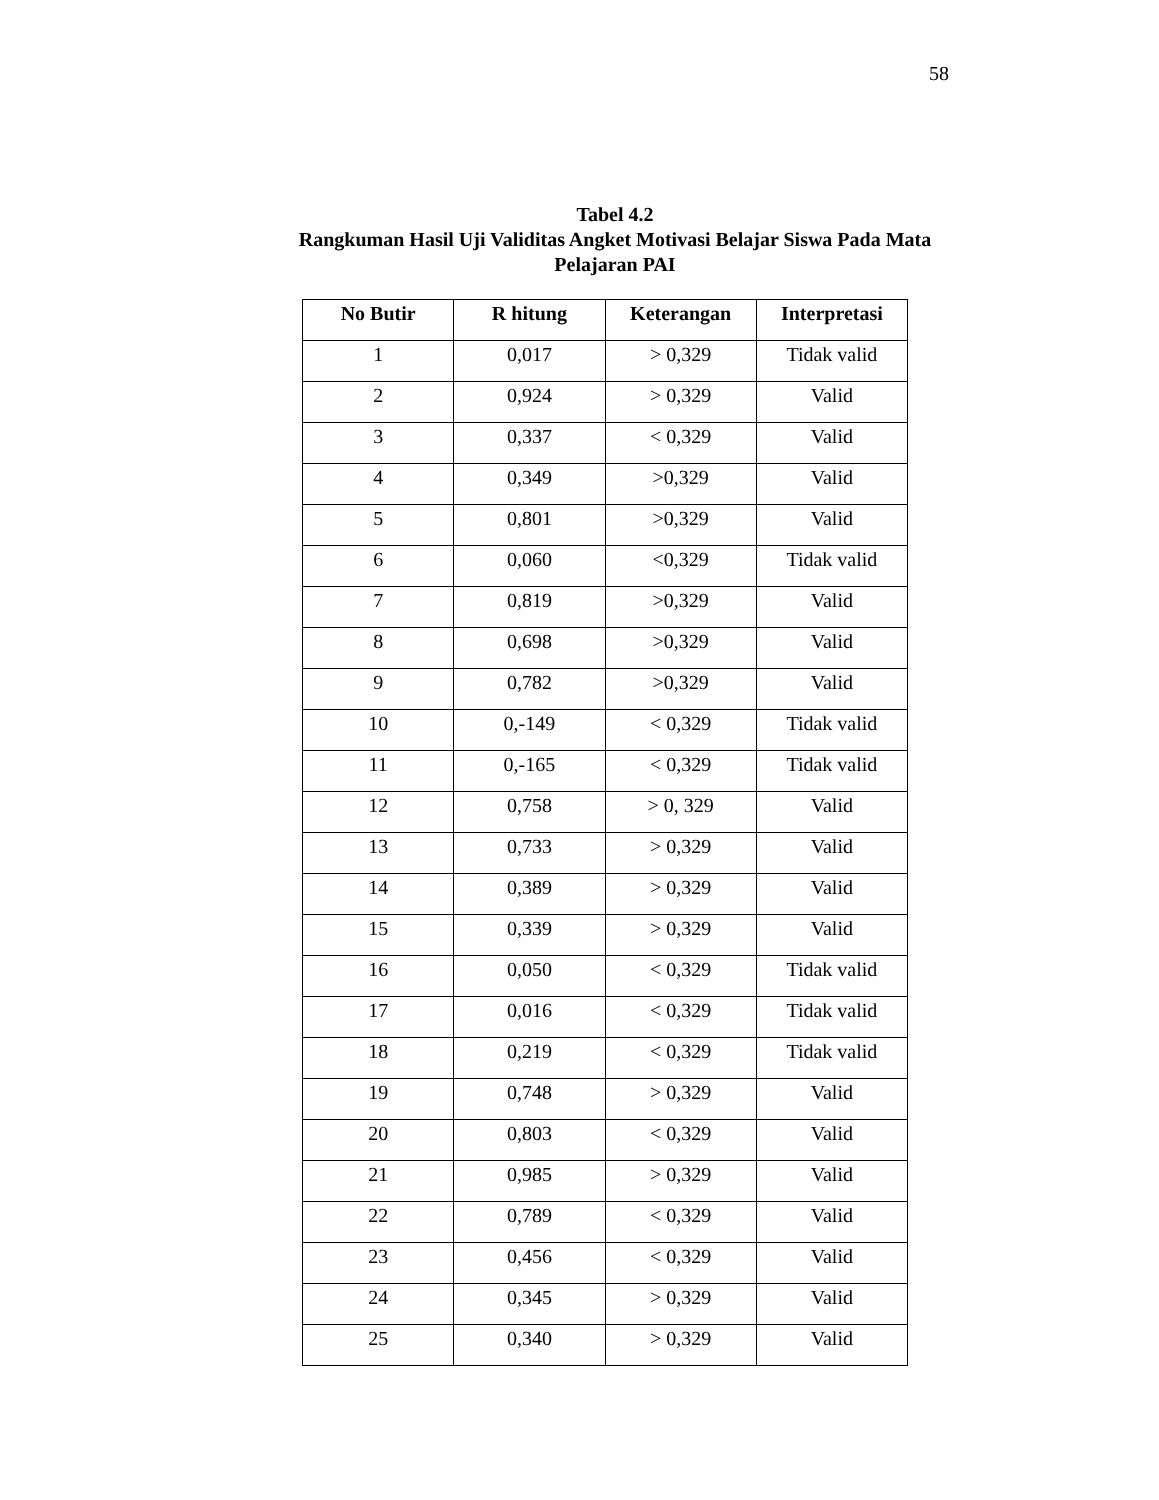58
Tabel 4.2
Rangkuman Hasil Uji Validitas Angket Motivasi Belajar Siswa Pada Mata Pelajaran PAI
| No Butir | R hitung | Keterangan | Interpretasi |
| --- | --- | --- | --- |
| 1 | 0,017 | > 0,329 | Tidak valid |
| 2 | 0,924 | > 0,329 | Valid |
| 3 | 0,337 | < 0,329 | Valid |
| 4 | 0,349 | >0,329 | Valid |
| 5 | 0,801 | >0,329 | Valid |
| 6 | 0,060 | <0,329 | Tidak valid |
| 7 | 0,819 | >0,329 | Valid |
| 8 | 0,698 | >0,329 | Valid |
| 9 | 0,782 | >0,329 | Valid |
| 10 | 0,-149 | < 0,329 | Tidak valid |
| 11 | 0,-165 | < 0,329 | Tidak valid |
| 12 | 0,758 | > 0, 329 | Valid |
| 13 | 0,733 | > 0,329 | Valid |
| 14 | 0,389 | > 0,329 | Valid |
| 15 | 0,339 | > 0,329 | Valid |
| 16 | 0,050 | < 0,329 | Tidak valid |
| 17 | 0,016 | < 0,329 | Tidak valid |
| 18 | 0,219 | < 0,329 | Tidak valid |
| 19 | 0,748 | > 0,329 | Valid |
| 20 | 0,803 | < 0,329 | Valid |
| 21 | 0,985 | > 0,329 | Valid |
| 22 | 0,789 | < 0,329 | Valid |
| 23 | 0,456 | < 0,329 | Valid |
| 24 | 0,345 | > 0,329 | Valid |
| 25 | 0,340 | > 0,329 | Valid |